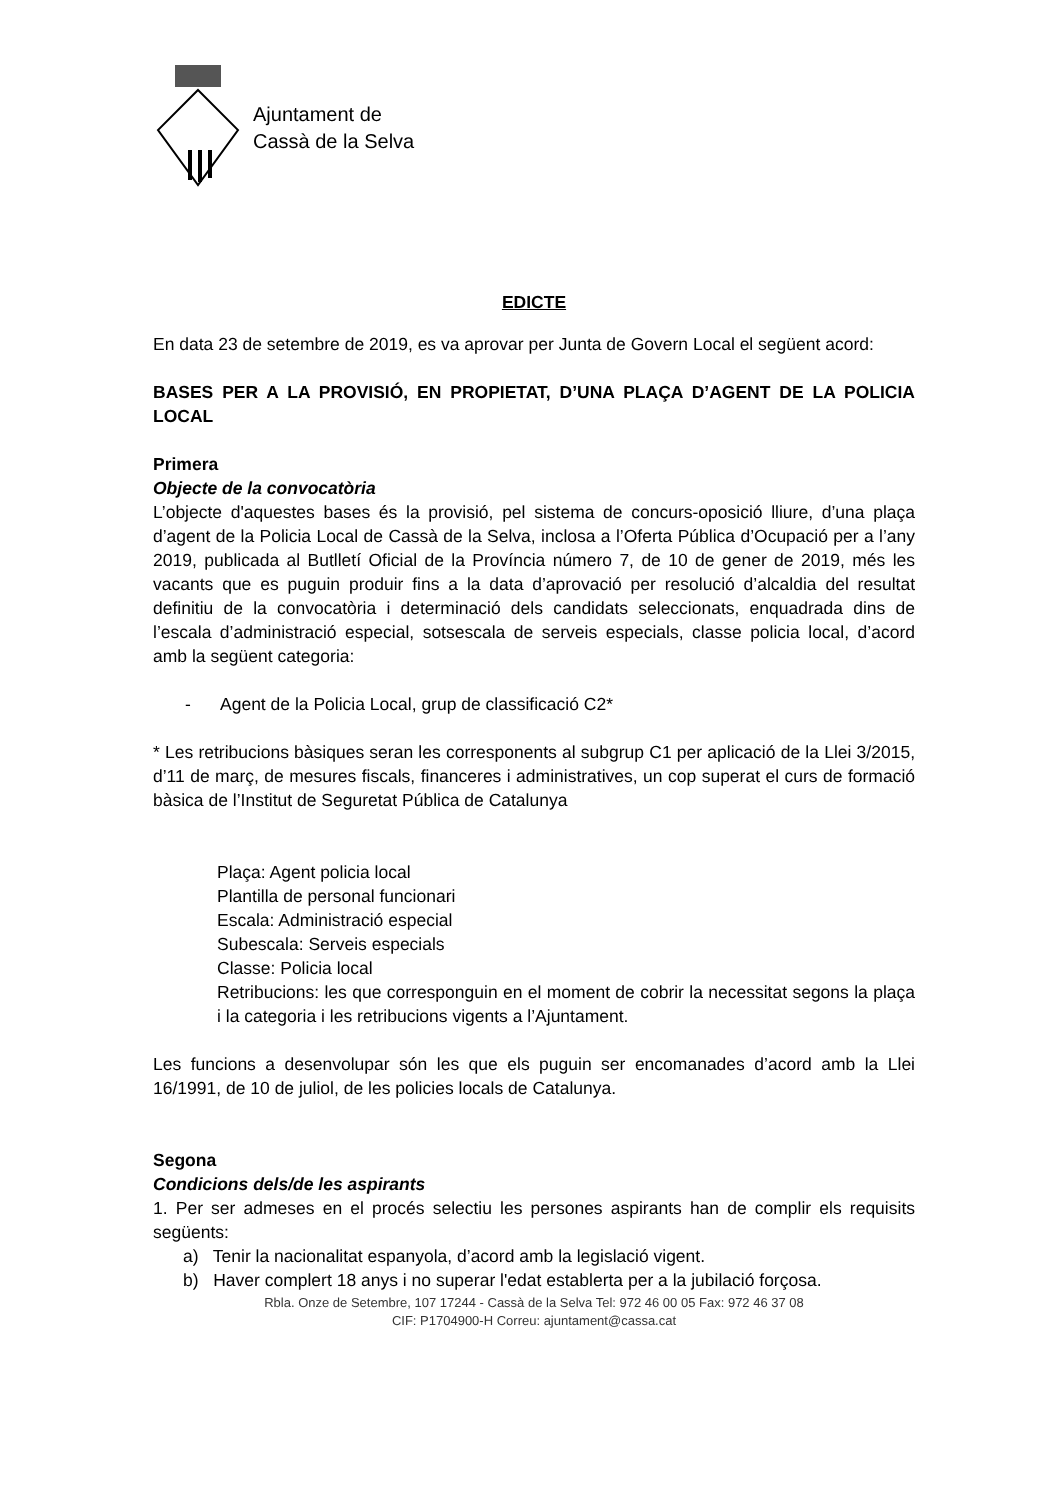Ajuntament de
Cassà de la Selva
EDICTE
En data 23 de setembre de 2019, es va aprovar per Junta de Govern Local el següent acord:
BASES PER A LA PROVISIÓ, EN PROPIETAT, D’UNA PLAÇA D’AGENT DE LA POLICIA LOCAL
Primera
Objecte de la convocatòria
L’objecte d'aquestes bases és la provisió, pel sistema de concurs-oposició lliure, d’una plaça d’agent de la Policia Local de Cassà de la Selva, inclosa a l’Oferta Pública d’Ocupació per a l’any 2019, publicada al Butlletí Oficial de la Província número 7, de 10 de gener de 2019, més les vacants que es puguin produir fins a la data d’aprovació per resolució d’alcaldia del resultat definitiu de la convocatòria i determinació dels candidats seleccionats, enquadrada dins de l’escala d’administració especial, sotsescala de serveis especials, classe policia local, d’acord amb la següent categoria:
- Agent de la Policia Local, grup de classificació C2*
* Les retribucions bàsiques seran les corresponents al subgrup C1 per aplicació de la Llei 3/2015, d’11 de març, de mesures fiscals, financeres i administratives, un cop superat el curs de formació bàsica de l’Institut de Seguretat Pública de Catalunya
Plaça: Agent policia local
Plantilla de personal funcionari
Escala: Administració especial
Subescala: Serveis especials
Classe: Policia local
Retribucions: les que corresponguin en el moment de cobrir la necessitat segons la plaça i la categoria i les retribucions vigents a l’Ajuntament.
Les funcions a desenvolupar són les que els puguin ser encomanades d’acord amb la Llei 16/1991, de 10 de juliol, de les policies locals de Catalunya.
Segona
Condicions dels/de les aspirants
1. Per ser admeses en el procés selectiu les persones aspirants han de complir els requisits següents:
a) Tenir la nacionalitat espanyola, d’acord amb la legislació vigent.
b) Haver complert 18 anys i no superar l'edat establerta per a la jubilació forçosa.
Rbla. Onze de Setembre, 107 17244 - Cassà de la Selva Tel: 972 46 00 05 Fax: 972 46 37 08
CIF: P1704900-H Correu: ajuntament@cassa.cat